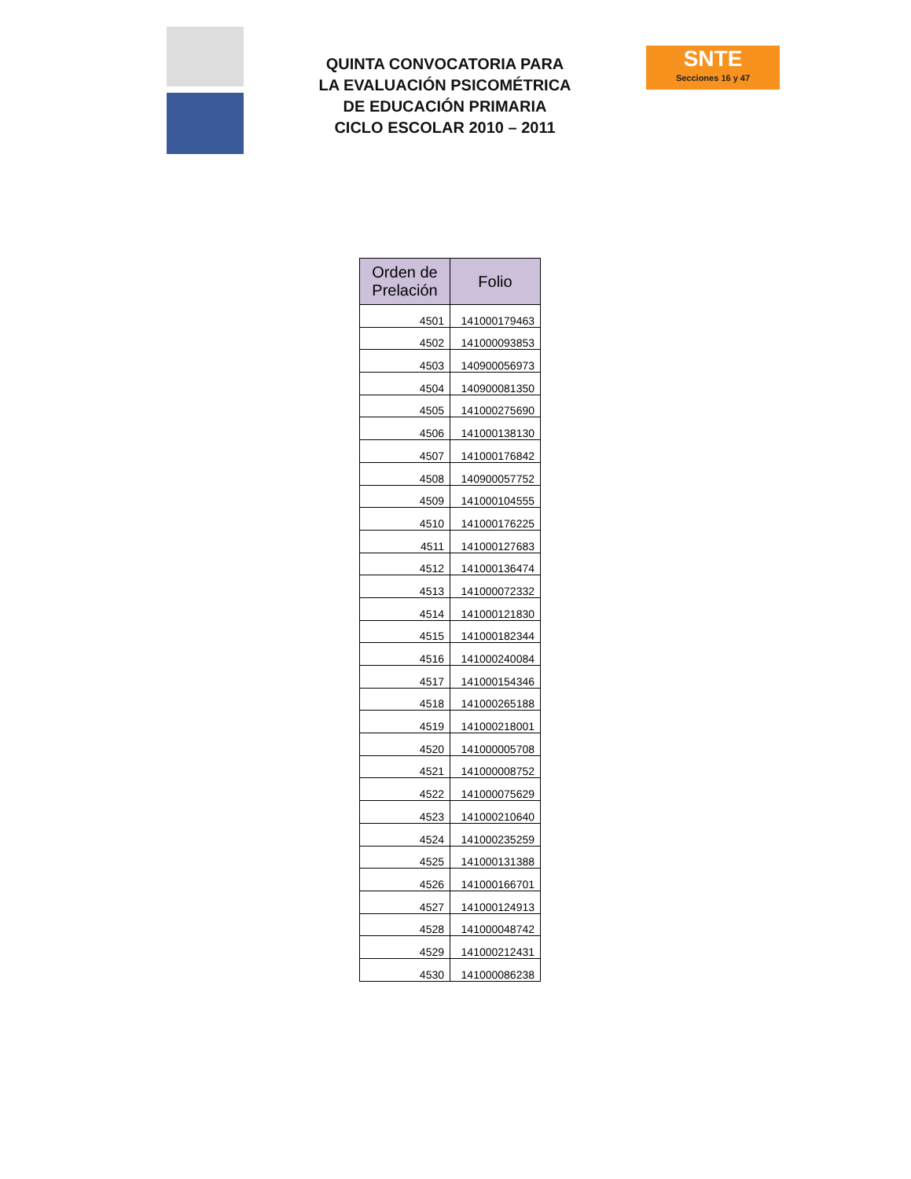QUINTA CONVOCATORIA PARA
LA EVALUACIÓN PSICOMÉTRICA
DE EDUCACIÓN PRIMARIA
CICLO ESCOLAR 2010 – 2011
SNTE
Secciones 16 y 47
| Orden de Prelación | Folio |
| --- | --- |
| 4501 | 141000179463 |
| 4502 | 141000093853 |
| 4503 | 140900056973 |
| 4504 | 140900081350 |
| 4505 | 141000275690 |
| 4506 | 141000138130 |
| 4507 | 141000176842 |
| 4508 | 140900057752 |
| 4509 | 141000104555 |
| 4510 | 141000176225 |
| 4511 | 141000127683 |
| 4512 | 141000136474 |
| 4513 | 141000072332 |
| 4514 | 141000121830 |
| 4515 | 141000182344 |
| 4516 | 141000240084 |
| 4517 | 141000154346 |
| 4518 | 141000265188 |
| 4519 | 141000218001 |
| 4520 | 141000005708 |
| 4521 | 141000008752 |
| 4522 | 141000075629 |
| 4523 | 141000210640 |
| 4524 | 141000235259 |
| 4525 | 141000131388 |
| 4526 | 141000166701 |
| 4527 | 141000124913 |
| 4528 | 141000048742 |
| 4529 | 141000212431 |
| 4530 | 141000086238 |